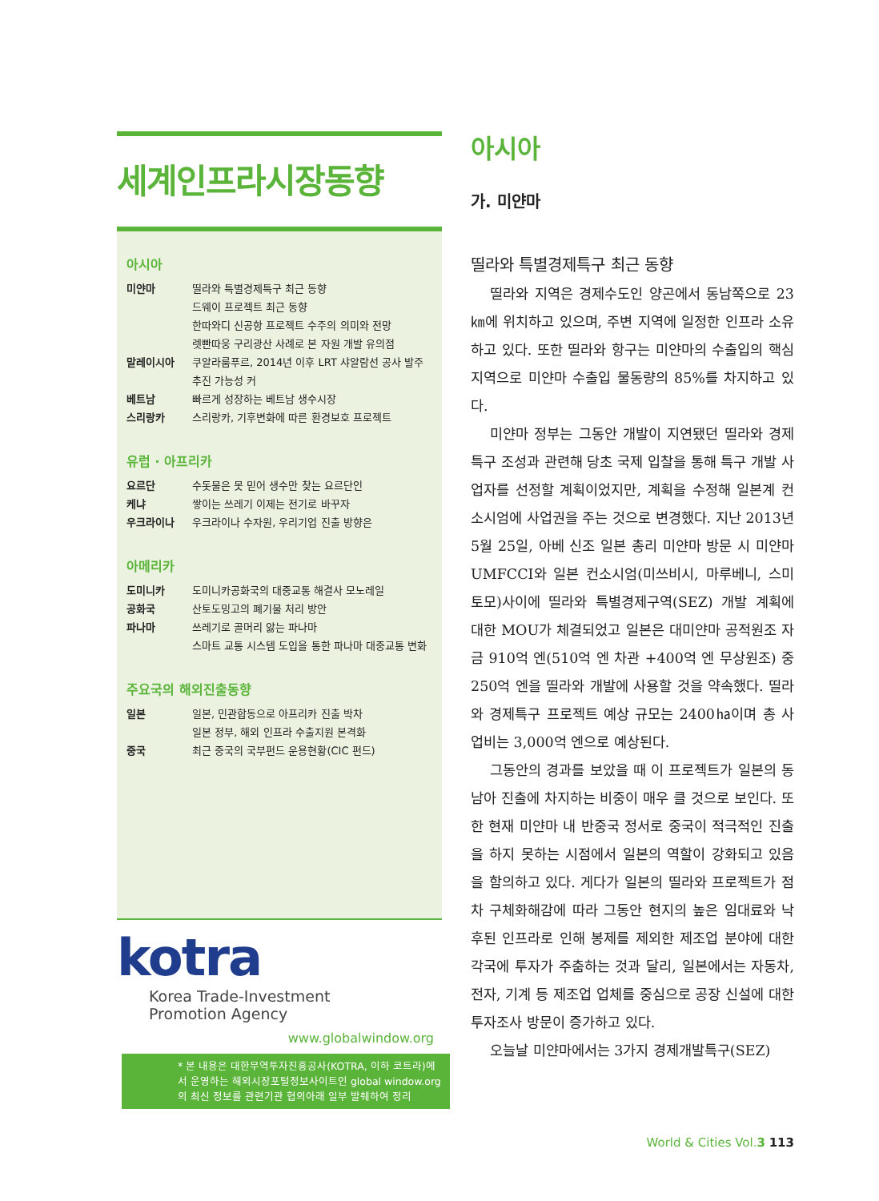세계인프라시장동향
아시아
미얀마 띨라와 특별경제특구 최근 동향
드웨이 프로젝트 최근 동향
한따와디 신공항 프로젝트 수주의 의미와 전망
렛빤따웅 구리광산 사례로 본 자원 개발 유의점
말레이시아 쿠알라룸푸르, 2014년 이후 LRT 샤알람선 공사 발주 추진 가능성 커
베트남 빠르게 성장하는 베트남 생수시장
스리랑카 스리랑카, 기후변화에 따른 환경보호 프로젝트
유럽 · 아프리카
요르단 수돗물은 못 믿어 생수만 찾는 요르단인
케냐 쌓이는 쓰레기 이제는 전기로 바꾸자
우크라이나 우크라이나 수자원, 우리기업 진출 방향은
아메리카
도미니카
공화국 도미니카공화국의 대중교통 해결사 모노레일
산토도밍고의 폐기물 처리 방안
파나마 쓰레기로 골머리 앓는 파나마
스마트 교통 시스템 도입을 통한 파나마 대중교통 변화
주요국의 해외진출동향
일본 일본, 민관합동으로 아프리카 진출 박차
일본 정부, 해외 인프라 수출지원 본격화
중국 최근 중국의 국부펀드 운용현황(CIC 펀드)
kotra
Korea Trade-Investment
Promotion Agency
www.globalwindow.org
* 본 내용은 대한무역투자진흥공사(KOTRA, 이하 코트라)에서 운영하는 해외시장포털정보사이트인 global window.org의 최신 정보를 관련기관 협의아래 일부 발췌하여 정리
아시아
가. 미얀마
띨라와 특별경제특구 최근 동향
띨라와 지역은 경제수도인 양곤에서 동남쪽으로 23㎞에 위치하고 있으며, 주변 지역에 일정한 인프라 소유하고 있다. 또한 띨라와 항구는 미얀마의 수출입의 핵심 지역으로 미얀마 수출입 물동량의 85%를 차지하고 있다.
미얀마 정부는 그동안 개발이 지연됐던 띨라와 경제특구 조성과 관련해 당초 국제 입찰을 통해 특구 개발 사업자를 선정할 계획이었지만, 계획을 수정해 일본계 컨소시엄에 사업권을 주는 것으로 변경했다. 지난 2013년 5월 25일, 아베 신조 일본 총리 미얀마 방문 시 미얀마 UMFCCI와 일본 컨소시엄(미쓰비시, 마루베니, 스미토모)사이에 띨라와 특별경제구역(SEZ) 개발 계획에 대한 MOU가 체결되었고 일본은 대미얀마 공적원조 자금 910억 엔(510억 엔 차관 +400억 엔 무상원조) 중 250억 엔을 띨라와 개발에 사용할 것을 약속했다. 띨라와 경제특구 프로젝트 예상 규모는 2400㏊이며 총 사업비는 3,000억 엔으로 예상된다.
그동안의 경과를 보았을 때 이 프로젝트가 일본의 동남아 진출에 차지하는 비중이 매우 클 것으로 보인다. 또한 현재 미얀마 내 반중국 정서로 중국이 적극적인 진출을 하지 못하는 시점에서 일본의 역할이 강화되고 있음을 함의하고 있다. 게다가 일본의 띨라와 프로젝트가 점차 구체화해감에 따라 그동안 현지의 높은 임대료와 낙후된 인프라로 인해 봉제를 제외한 제조업 분야에 대한 각국에 투자가 주춤하는 것과 달리, 일본에서는 자동차, 전자, 기계 등 제조업 업체를 중심으로 공장 신설에 대한 투자조사 방문이 증가하고 있다.
오늘날 미얀마에서는 3가지 경제개발특구(SEZ)
World & Cities Vol.3 113